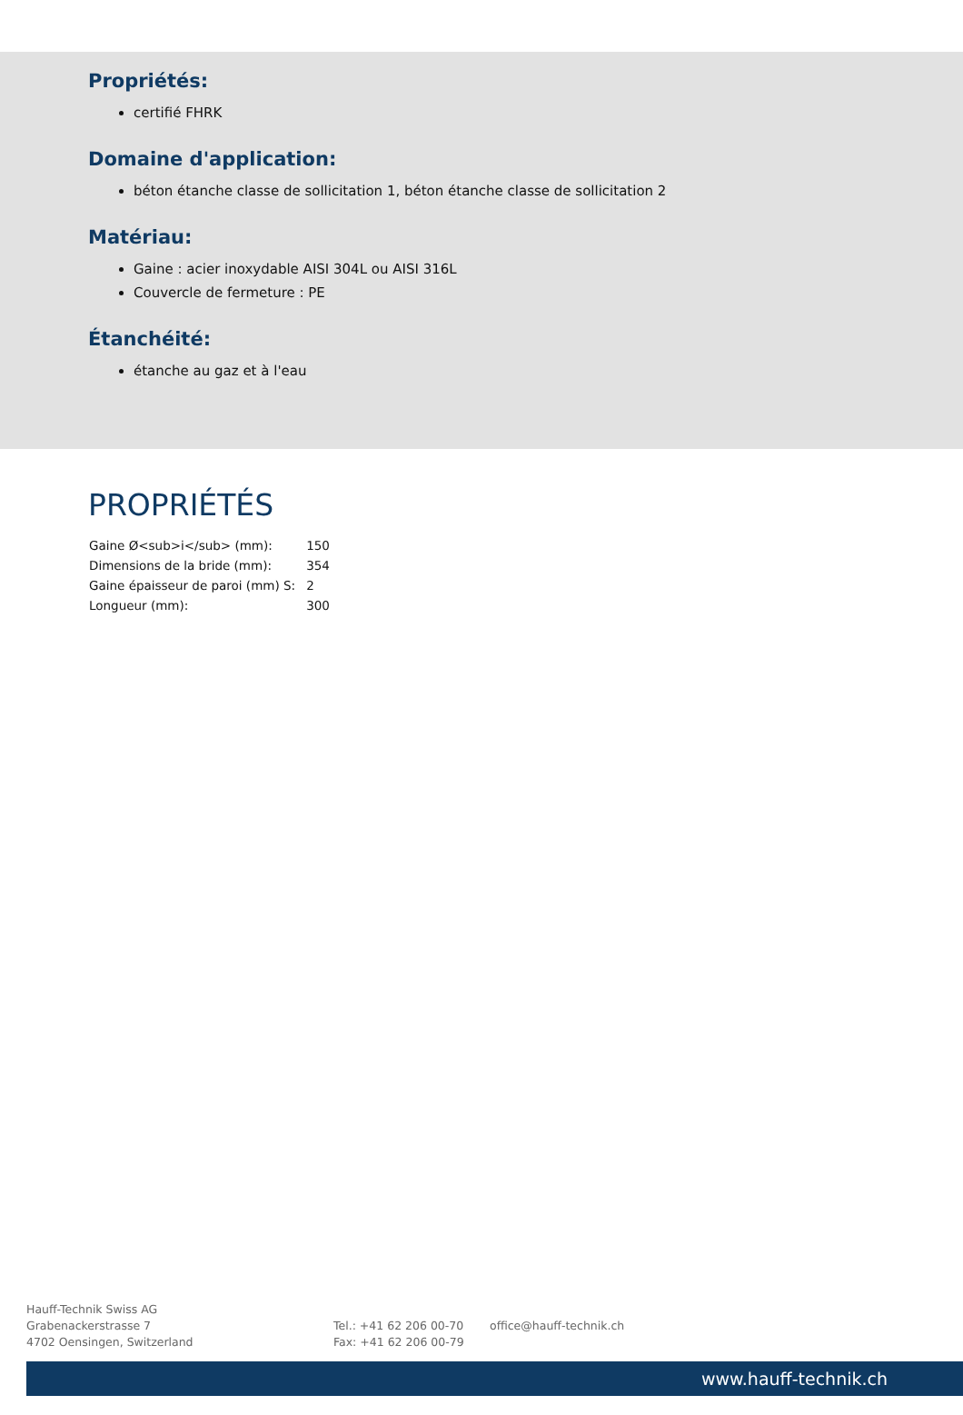Propriétés:
certifié FHRK
Domaine d'application:
béton étanche classe de sollicitation 1, béton étanche classe de sollicitation 2
Matériau:
Gaine : acier inoxydable AISI 304L ou AISI 316L
Couvercle de fermeture : PE
Étanchéité:
étanche au gaz et à l'eau
PROPRIÉTÉS
| Gaine Ø<sub>i</sub> (mm): | 150 |
| Dimensions de la bride (mm): | 354 |
| Gaine épaisseur de paroi (mm) S: | 2 |
| Longueur (mm): | 300 |
Hauff-Technik Swiss AG
Grabenackerstrasse 7
4702 Oensingen, Switzerland
Tel.: +41 62 206 00-70
Fax: +41 62 206 00-79
office@hauff-technik.ch
www.hauff-technik.ch